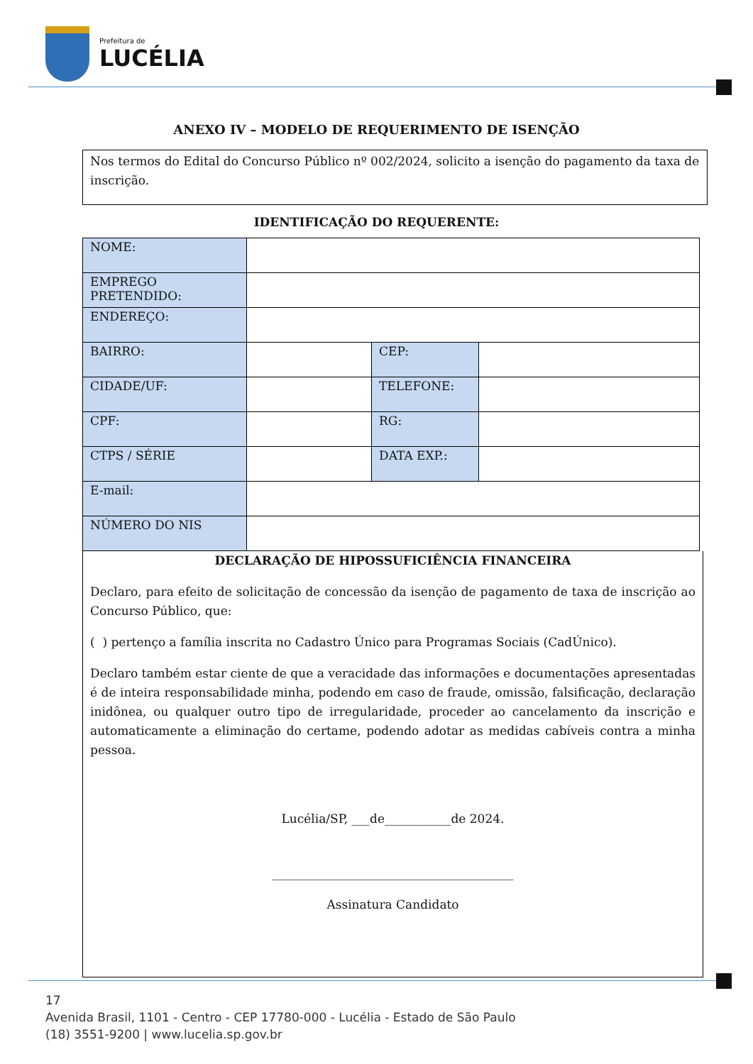Prefeitura de
LUCÉLIA
ANEXO IV – MODELO DE REQUERIMENTO DE ISENÇÃO
Nos termos do Edital do Concurso Público nº 002/2024, solicito a isenção do pagamento da taxa de inscrição.
IDENTIFICAÇÃO DO REQUERENTE:
| NOME: | | | |
| EMPREGO PRETENDIDO: | | | |
| ENDEREÇO: | | | |
| BAIRRO: | | CEP: | |
| CIDADE/UF: | | TELEFONE: | |
| CPF: | | RG: | |
| CTPS / SÉRIE | | DATA EXP.: | |
| E-mail: | | | |
| NÚMERO DO NIS | | | |
DECLARAÇÃO DE HIPOSSUFICIÊNCIA FINANCEIRA
Declaro, para efeito de solicitação de concessão da isenção de pagamento de taxa de inscrição ao Concurso Público, que:
( ) pertenço a família inscrita no Cadastro Único para Programas Sociais (CadÚnico).
Declaro também estar ciente de que a veracidade das informações e documentações apresentadas é de inteira responsabilidade minha, podendo em caso de fraude, omissão, falsificação, declaração inidônea, ou qualquer outro tipo de irregularidade, proceder ao cancelamento da inscrição e automaticamente a eliminação do certame, podendo adotar as medidas cabíveis contra a minha pessoa.
Lucélia/SP, ___de___________de 2024.
________________________________________
Assinatura Candidato
17
Avenida Brasil, 1101 - Centro - CEP 17780-000 - Lucélia - Estado de São Paulo
(18) 3551-9200 | www.lucelia.sp.gov.br